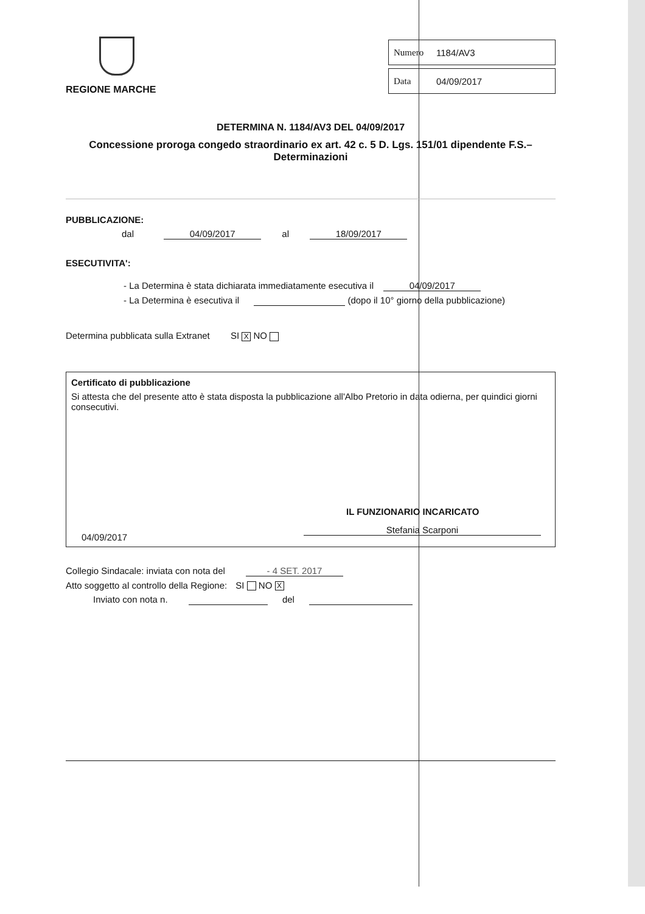REGIONE MARCHE
Numero 1184/AV3
Data 04/09/2017
DETERMINA N. 1184/AV3 DEL 04/09/2017
Concessione proroga congedo straordinario ex art. 42 c. 5 D. Lgs. 151/01 dipendente F.S.– Determinazioni
PUBBLICAZIONE:
dal 04/09/2017 al 18/09/2017
ESECUTIVITA':
- La Determina è stata dichiarata immediatamente esecutiva il 04/09/2017
- La Determina è esecutiva il (dopo il 10° giorno della pubblicazione)
Determina pubblicata sulla Extranet SI X NO
Certificato di pubblicazione
Si attesta che del presente atto è stata disposta la pubblicazione all'Albo Pretorio in data odierna, per quindici giorni consecutivi.
IL FUNZIONARIO INCARICATO
Stefania Scarponi
04/09/2017
Collegio Sindacale: inviata con nota del - 4 SET. 2017
Atto soggetto al controllo della Regione: SI NO X
Inviato con nota n. del